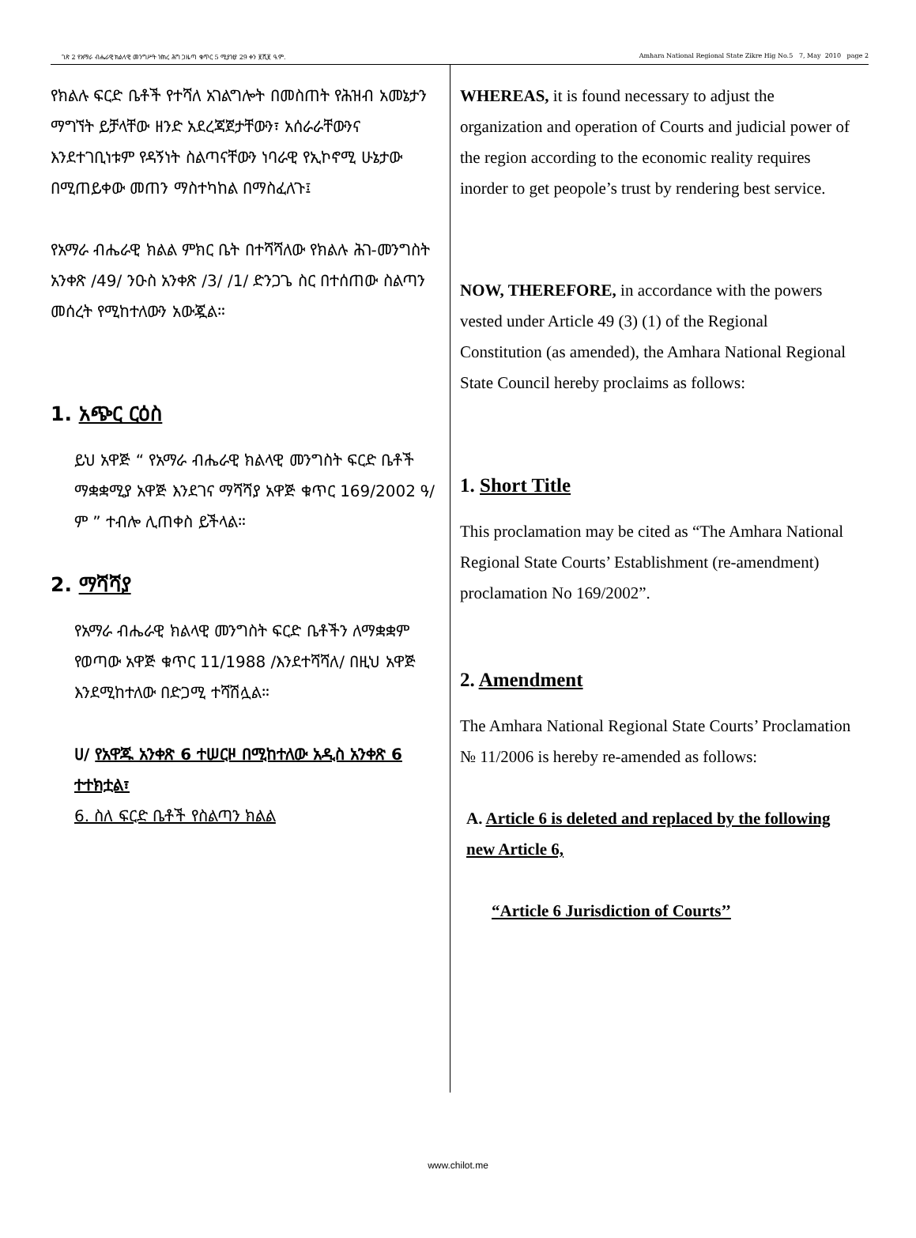ገጽ 2 የአማራ ብሔራዊ ክልላዊ መንግሥት ዝክረ ሕግ ጋዜጣ ቁጥር 5 ሚያዝያ 29 ቀን ፪ሺ፪ ዓ.ም. Amhara National Regional State Zikre Hig No.5 7, May 2010 page 2
የክልሉ ፍርድ ቤቶች የተሻለ አገልግሎት በመስጠት የሕዝብ አመኔታን ማግኘት ይቻላቸው ዘንድ አደረጃጀታቸውን፣ አሰራራቸውንና እንደተገቢነቱም የዳኝነት ስልጣናቸውን ነባራዊ የኢኮኖሚ ሁኔታው በሚጠይቀው መጠን ማስተካከል በማስፈለጉ፤
የአማራ ብሔራዊ ክልል ምክር ቤት በተሻሻለው የክልሉ ሕገ-መንግስት አንቀጽ /49/ ንዑስ አንቀጽ /3/ /1/ ድንጋጌ ስር በተሰጠው ስልጣን መሰረት የሚከተለውን አውጇል።
1. አጭር ርዕስ
ይህ አዋጅ “ የአማራ ብሔራዊ ክልላዊ መንግስት ፍርድ ቤቶች ማቋቋሚያ አዋጅ እንደገና ማሻሻያ አዋጅ ቁጥር 169/2002 ዓ/ም ” ተብሎ ሊጠቀስ ይችላል።
2. ማሻሻያ
የአማራ ብሔራዊ ክልላዊ መንግስት ፍርድ ቤቶችን ለማቋቋም የወጣው አዋጅ ቁጥር 11/1988 /እንደተሻሻለ/ በዚህ አዋጅ እንደሚከተለው በድጋሚ ተሻሽሏል።
ሀ/ የአዋጁ አንቀጽ 6 ተሠርዞ በሚከተለው አዲስ አንቀጽ 6 ተተክቷል፣
6. ስለ ፍርድ ቤቶች የስልጣን ክልል
WHEREAS, it is found necessary to adjust the organization and operation of Courts and judicial power of the region according to the economic reality requires inorder to get peopole’s trust by rendering best service.
NOW, THEREFORE, in accordance with the powers vested under Article 49 (3) (1) of the Regional Constitution (as amended), the Amhara National Regional State Council hereby proclaims as follows:
1. Short Title
This proclamation may be cited as “The Amhara National Regional State Courts’ Establishment (re-amendment) proclamation No 169/2002”.
2. Amendment
The Amhara National Regional State Courts’ Proclamation № 11/2006 is hereby re-amended as follows:
A. Article 6 is deleted and replaced by the following new Article 6,
“Article 6 Jurisdiction of Courts’’
www.chilot.me